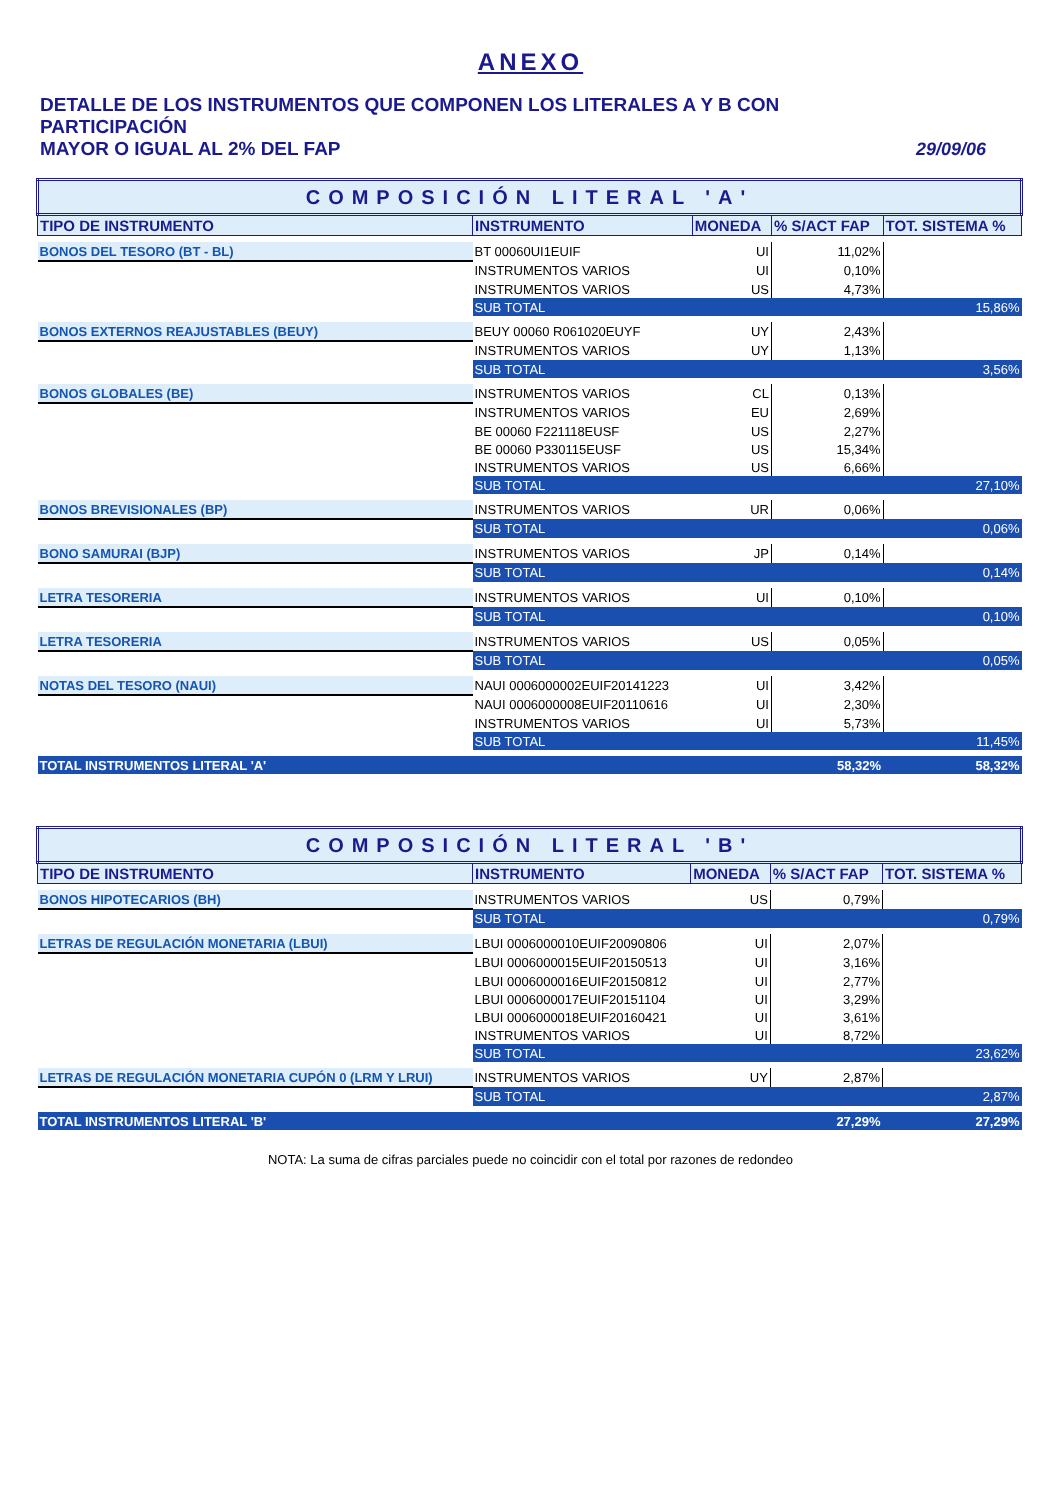ANEXO
DETALLE DE LOS INSTRUMENTOS QUE COMPONEN LOS LITERALES A Y B CON PARTICIPACIÓN
MAYOR O IGUAL AL 2% DEL FAP 29/09/06
| COMPOSICIÓN LITERAL 'A' | | | | |
| TIPO DE INSTRUMENTO | INSTRUMENTO | MONEDA | % S/ACT FAP | TOT. SISTEMA % |
| BONOS DEL TESORO (BT - BL) | BT 00060UI1EUIF | UI | 11,02% | |
| | INSTRUMENTOS VARIOS | UI | 0,10% | |
| | INSTRUMENTOS VARIOS | US | 4,73% | |
| | SUB TOTAL | | | 15,86% |
| BONOS EXTERNOS REAJUSTABLES (BEUY) | BEUY 00060 R061020EUYF | UY | 2,43% | |
| | INSTRUMENTOS VARIOS | UY | 1,13% | |
| | SUB TOTAL | | | 3,56% |
| BONOS GLOBALES (BE) | INSTRUMENTOS VARIOS | CL | 0,13% | |
| | INSTRUMENTOS VARIOS | EU | 2,69% | |
| | BE 00060 F221118EUSF | US | 2,27% | |
| | BE 00060 P330115EUSF | US | 15,34% | |
| | INSTRUMENTOS VARIOS | US | 6,66% | |
| | SUB TOTAL | | | 27,10% |
| BONOS BREVISIONALES (BP) | INSTRUMENTOS VARIOS | UR | 0,06% | |
| | SUB TOTAL | | | 0,06% |
| BONO SAMURAI (BJP) | INSTRUMENTOS VARIOS | JP | 0,14% | |
| | SUB TOTAL | | | 0,14% |
| LETRA TESORERIA | INSTRUMENTOS VARIOS | UI | 0,10% | |
| | SUB TOTAL | | | 0,10% |
| LETRA TESORERIA | INSTRUMENTOS VARIOS | US | 0,05% | |
| | SUB TOTAL | | | 0,05% |
| NOTAS DEL TESORO (NAUI) | NAUI 0006000002EUIF20141223 | UI | 3,42% | |
| | NAUI 0006000008EUIF20110616 | UI | 2,30% | |
| | INSTRUMENTOS VARIOS | UI | 5,73% | |
| | SUB TOTAL | | | 11,45% |
| TOTAL INSTRUMENTOS LITERAL 'A' | | | 58,32% | 58,32% |
| COMPOSICIÓN LITERAL 'B' | | | | |
| TIPO DE INSTRUMENTO | INSTRUMENTO | MONEDA | % S/ACT FAP | TOT. SISTEMA % |
| BONOS HIPOTECARIOS (BH) | INSTRUMENTOS VARIOS | US | 0,79% | |
| | SUB TOTAL | | | 0,79% |
| LETRAS DE REGULACIÓN MONETARIA (LBUI) | LBUI 0006000010EUIF20090806 | UI | 2,07% | |
| | LBUI 0006000015EUIF20150513 | UI | 3,16% | |
| | LBUI 0006000016EUIF20150812 | UI | 2,77% | |
| | LBUI 0006000017EUIF20151104 | UI | 3,29% | |
| | LBUI 0006000018EUIF20160421 | UI | 3,61% | |
| | INSTRUMENTOS VARIOS | UI | 8,72% | |
| | SUB TOTAL | | | 23,62% |
| LETRAS DE REGULACIÓN MONETARIA CUPÓN 0 (LRM Y LRUI) | INSTRUMENTOS VARIOS | UY | 2,87% | |
| | SUB TOTAL | | | 2,87% |
| TOTAL INSTRUMENTOS LITERAL 'B' | | | 27,29% | 27,29% |
NOTA: La suma de cifras parciales puede no coincidir con el total por razones de redondeo